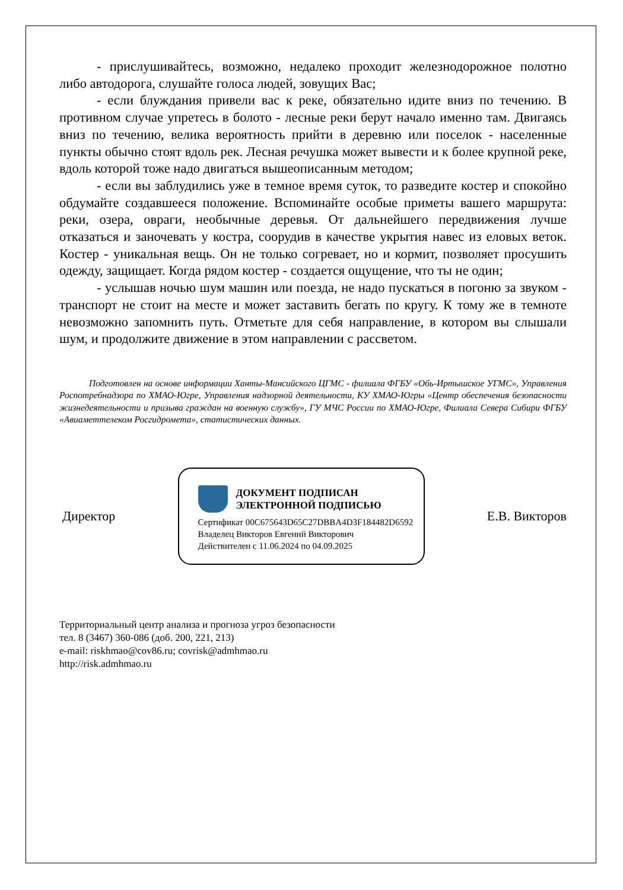- прислушивайтесь, возможно, недалеко проходит железнодорожное полотно либо автодорога, слушайте голоса людей, зовущих Вас;
- если блуждания привели вас к реке, обязательно идите вниз по течению. В противном случае упретесь в болото - лесные реки берут начало именно там. Двигаясь вниз по течению, велика вероятность прийти в деревню или поселок - населенные пункты обычно стоят вдоль рек. Лесная речушка может вывести и к более крупной реке, вдоль которой тоже надо двигаться вышеописанным методом;
- если вы заблудились уже в темное время суток, то разведите костер и спокойно обдумайте создавшееся положение. Вспоминайте особые приметы вашего маршрута: реки, озера, овраги, необычные деревья. От дальнейшего передвижения лучше отказаться и заночевать у костра, соорудив в качестве укрытия навес из еловых веток. Костер - уникальная вещь. Он не только согревает, но и кормит, позволяет просушить одежду, защищает. Когда рядом костер - создается ощущение, что ты не один;
- услышав ночью шум машин или поезда, не надо пускаться в погоню за звуком - транспорт не стоит на месте и может заставить бегать по кругу. К тому же в темноте невозможно запомнить путь. Отметьте для себя направление, в котором вы слышали шум, и продолжите движение в этом направлении с рассветом.
Подготовлен на основе информации Ханты-Мансийского ЦГМС - филиала ФГБУ «Обь-Иртышское УГМС», Управления Роспотребнадзора по ХМАО-Югре, Управления надзорной деятельности, КУ ХМАО-Югры «Центр обеспечения безопасности жизнедеятельности и призыва граждан на военную службу», ГУ МЧС России по ХМАО-Югре, Филиала Севера Сибири ФГБУ «Авиаметтелеком Росгидромета», статистических данных.
Директор
ДОКУМЕНТ ПОДПИСАН
ЭЛЕКТРОННОЙ ПОДПИСЬЮ
Сертификат 00C675643D65C27DBBA4D3F184482D6592
Владелец Викторов Евгений Викторович
Действителен с 11.06.2024 по 04.09.2025
Е.В. Викторов
Территориальный центр анализа и прогноза угроз безопасности
тел. 8 (3467) 360-086 (доб. 200, 221, 213)
e-mail: riskhmao@cov86.ru; covrisk@admhmao.ru
http://risk.admhmao.ru